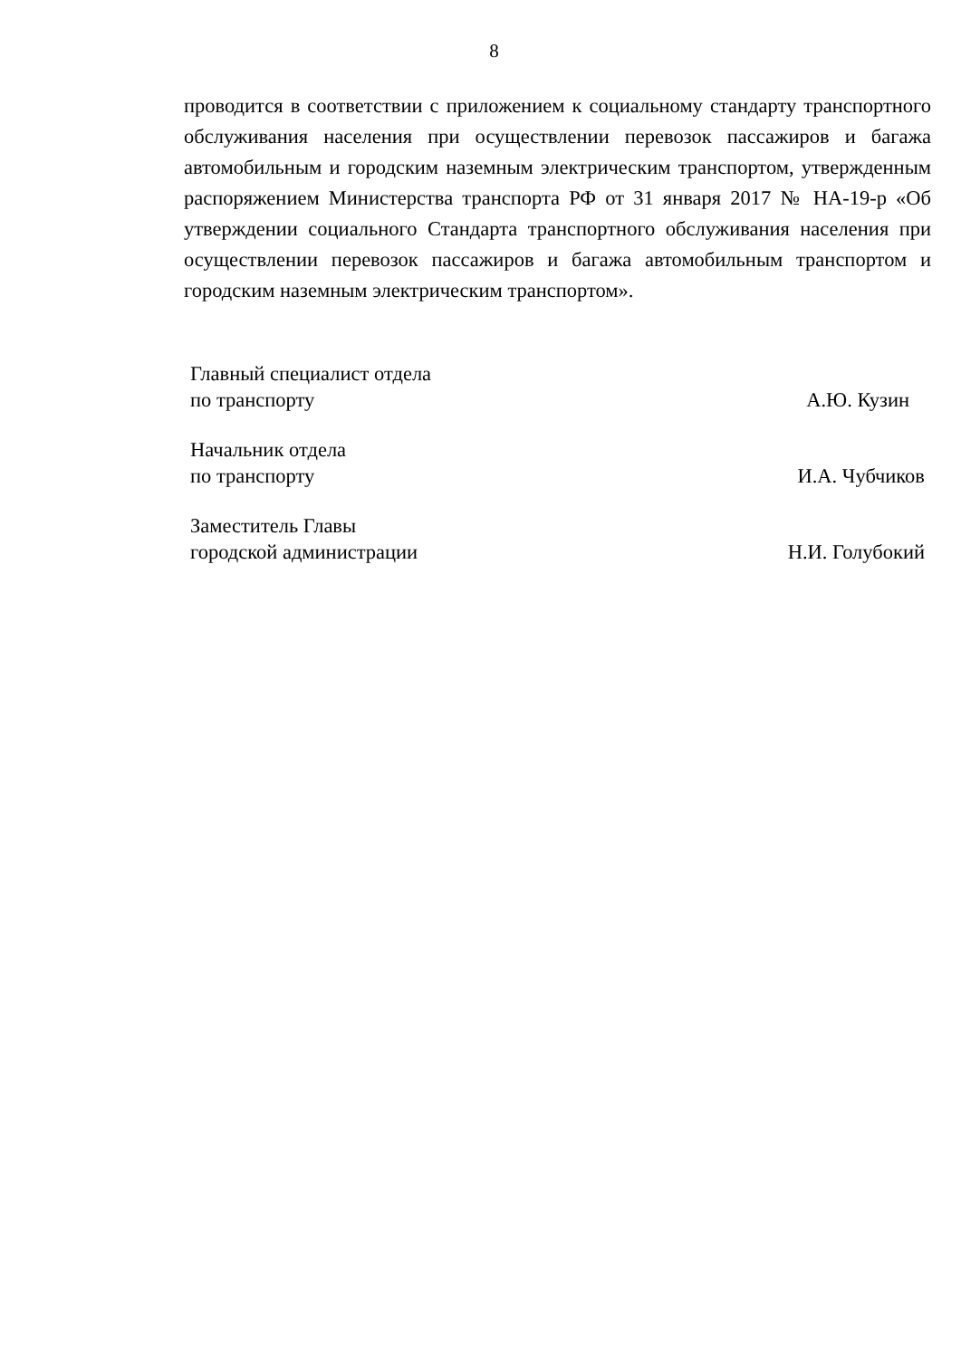8
проводится в соответствии с приложением к социальному стандарту транспортного обслуживания населения при осуществлении перевозок пассажиров и багажа автомобильным и городским наземным электрическим транспортом, утвержденным распоряжением Министерства транспорта РФ от 31 января 2017 № НА-19-р «Об утверждении социального Стандарта транспортного обслуживания населения при осуществлении перевозок пассажиров и багажа автомобильным транспортом и городским наземным электрическим транспортом».
Главный специалист отдела
по транспорту
А.Ю. Кузин
Начальник отдела
по транспорту
И.А. Чубчиков
Заместитель Главы
городской администрации
Н.И. Голубокий